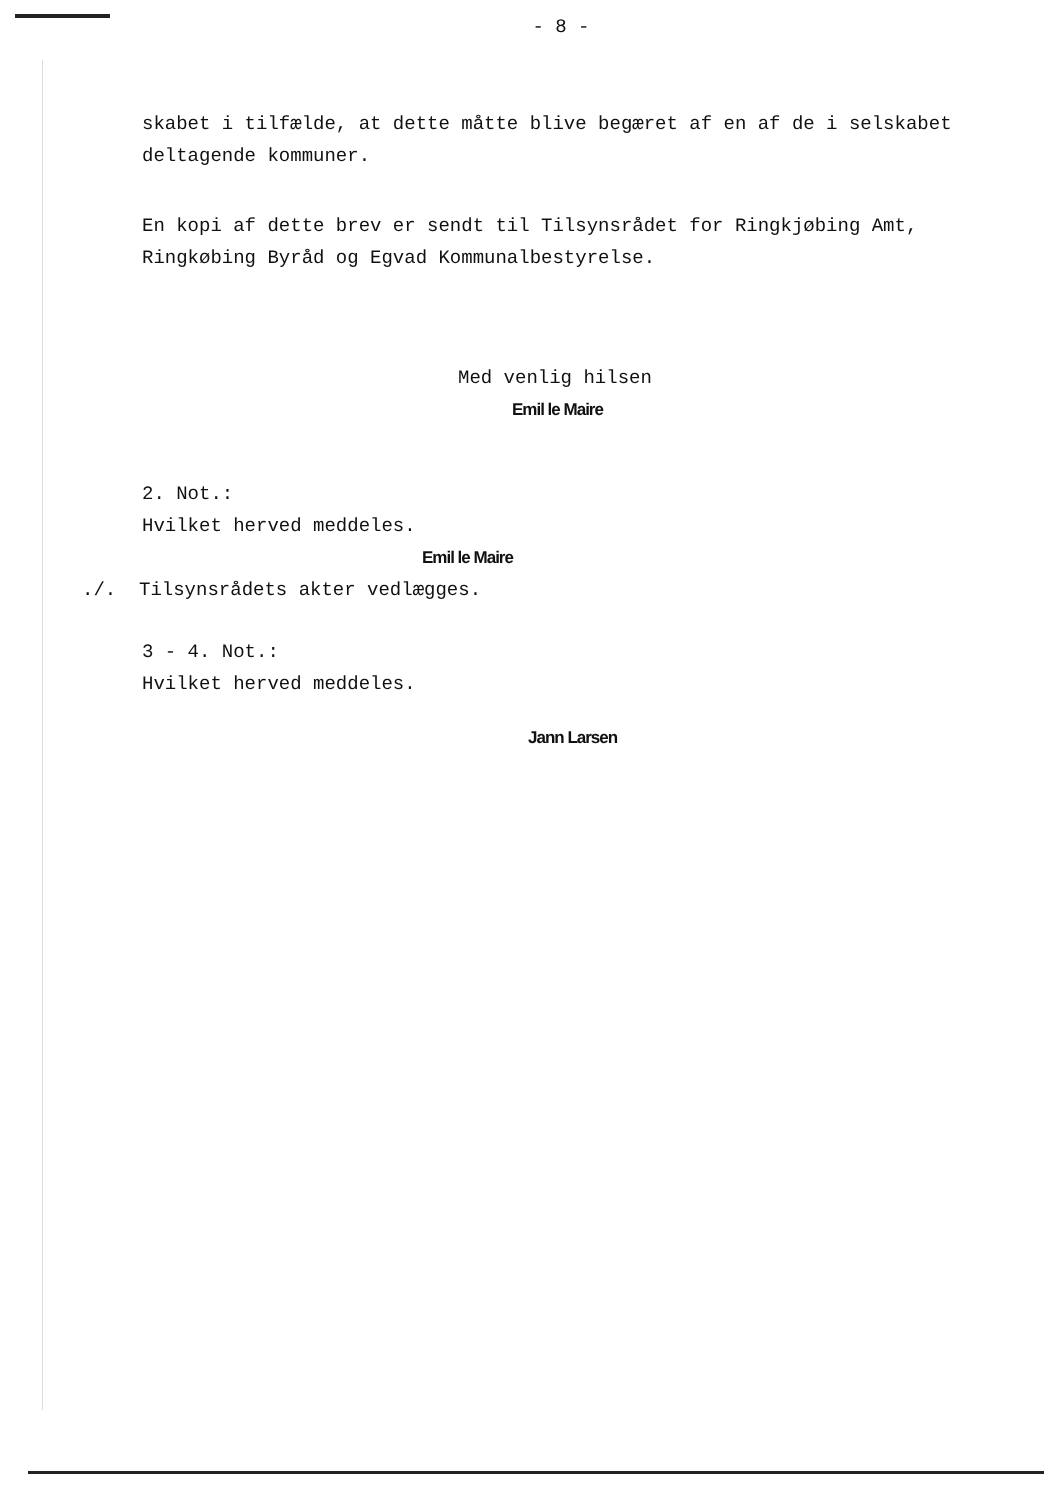- 8 -
skabet i tilfælde, at dette måtte blive begæret af en af de i selskabet deltagende kommuner.
En kopi af dette brev er sendt til Tilsynsrådet for Ringkjøbing Amt, Ringkøbing Byråd og Egvad Kommunalbestyrelse.
Med venlig hilsen
Emil le Maire
2. Not.:
Hvilket herved meddeles.
Emil le Maire
./. Tilsynsrådets akter vedlægges.
3 - 4. Not.:
Hvilket herved meddeles.
Jann Larsen